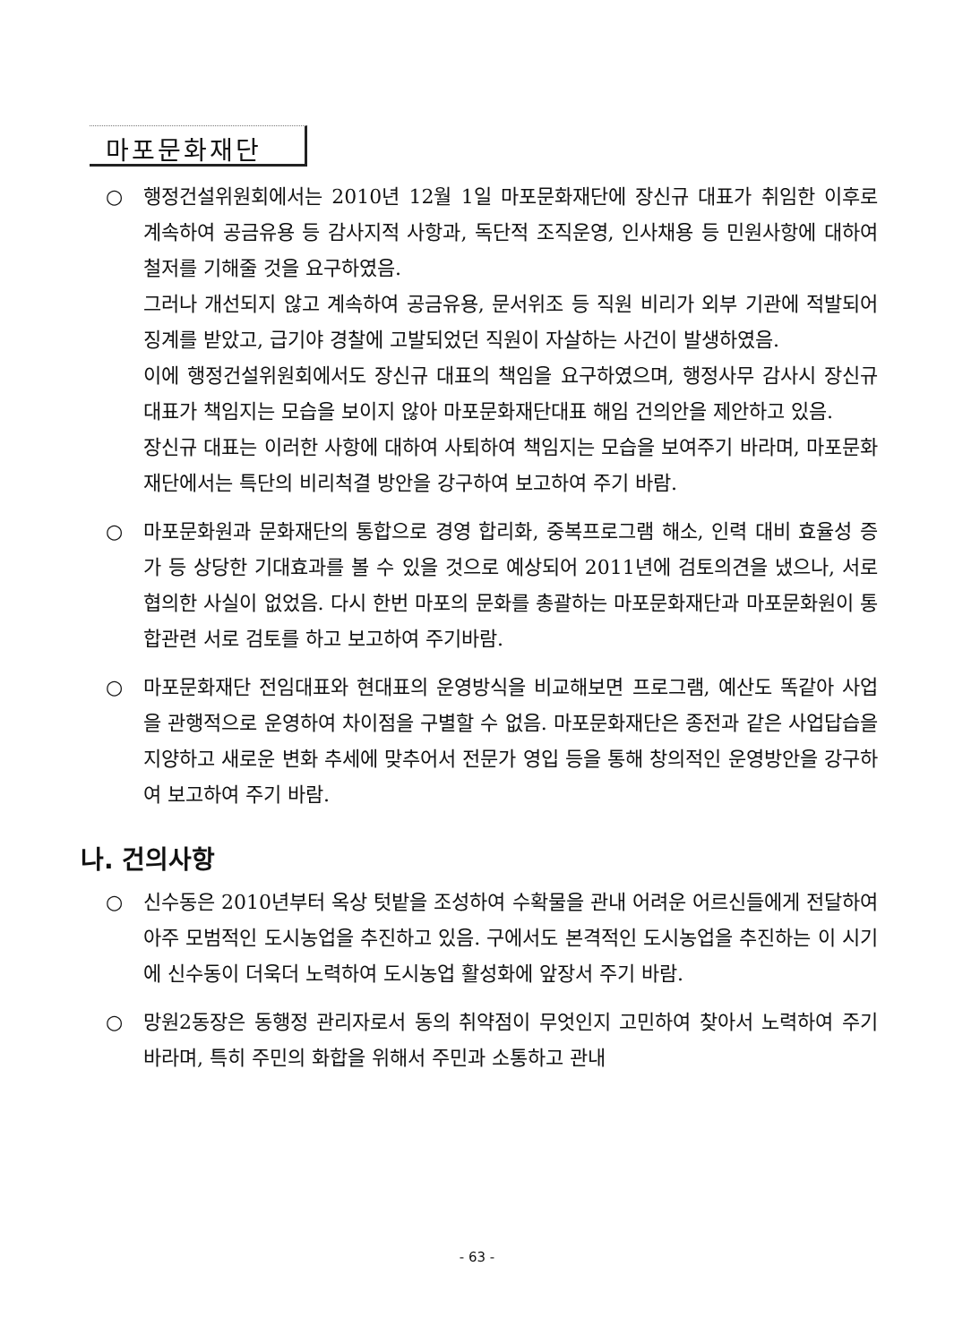마포문화재단
○ 행정건설위원회에서는 2010년 12월 1일 마포문화재단에 장신규 대표가 취임한 이후로 계속하여 공금유용 등 감사지적 사항과, 독단적 조직운영, 인사채용 등 민원사항에 대하여 철저를 기해줄 것을 요구하였음.
그러나 개선되지 않고 계속하여 공금유용, 문서위조 등 직원 비리가 외부 기관에 적발되어 징계를 받았고, 급기야 경찰에 고발되었던 직원이 자살하는 사건이 발생하였음.
이에 행정건설위원회에서도 장신규 대표의 책임을 요구하였으며, 행정사무 감사시 장신규 대표가 책임지는 모습을 보이지 않아 마포문화재단대표 해임 건의안을 제안하고 있음.
장신규 대표는 이러한 사항에 대하여 사퇴하여 책임지는 모습을 보여주기 바라며, 마포문화재단에서는 특단의 비리척결 방안을 강구하여 보고하여 주기 바람.
○ 마포문화원과 문화재단의 통합으로 경영 합리화, 중복프로그램 해소, 인력 대비 효율성 증가 등 상당한 기대효과를 볼 수 있을 것으로 예상되어 2011년에 검토의견을 냈으나, 서로 협의한 사실이 없었음. 다시 한번 마포의 문화를 총괄하는 마포문화재단과 마포문화원이 통합관련 서로 검토를 하고 보고하여 주기바람.
○ 마포문화재단 전임대표와 현대표의 운영방식을 비교해보면 프로그램, 예산도 똑같아 사업을 관행적으로 운영하여 차이점을 구별할 수 없음. 마포문화재단은 종전과 같은 사업답습을 지양하고 새로운 변화 추세에 맞추어서 전문가 영입 등을 통해 창의적인 운영방안을 강구하여 보고하여 주기 바람.
나. 건의사항
○ 신수동은 2010년부터 옥상 텃밭을 조성하여 수확물을 관내 어려운 어르신들에게 전달하여 아주 모범적인 도시농업을 추진하고 있음. 구에서도 본격적인 도시농업을 추진하는 이 시기에 신수동이 더욱더 노력하여 도시농업 활성화에 앞장서 주기 바람.
○ 망원2동장은 동행정 관리자로서 동의 취약점이 무엇인지 고민하여 찾아서 노력하여 주기 바라며, 특히 주민의 화합을 위해서 주민과 소통하고 관내
- 63 -